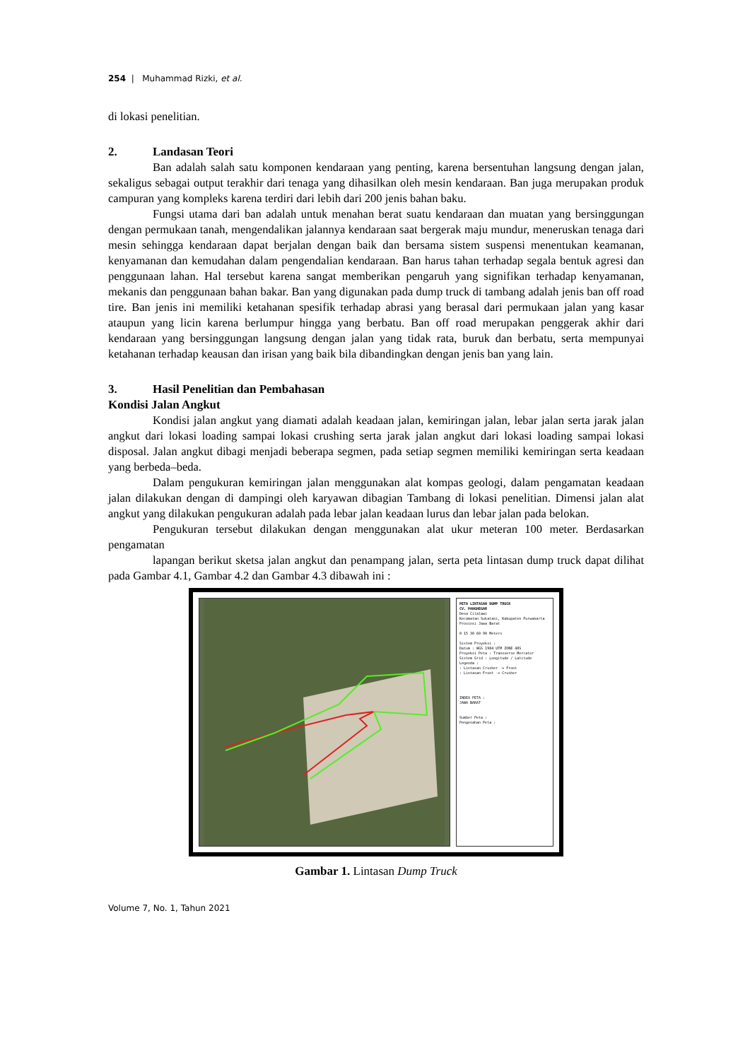254 | Muhammad Rizki, et al.
di lokasi penelitian.
2. Landasan Teori
Ban adalah salah satu komponen kendaraan yang penting, karena bersentuhan langsung dengan jalan, sekaligus sebagai output terakhir dari tenaga yang dihasilkan oleh mesin kendaraan. Ban juga merupakan produk campuran yang kompleks karena terdiri dari lebih dari 200 jenis bahan baku.
Fungsi utama dari ban adalah untuk menahan berat suatu kendaraan dan muatan yang bersinggungan dengan permukaan tanah, mengendalikan jalannya kendaraan saat bergerak maju mundur, meneruskan tenaga dari mesin sehingga kendaraan dapat berjalan dengan baik dan bersama sistem suspensi menentukan keamanan, kenyamanan dan kemudahan dalam pengendalian kendaraan. Ban harus tahan terhadap segala bentuk agresi dan penggunaan lahan. Hal tersebut karena sangat memberikan pengaruh yang signifikan terhadap kenyamanan, mekanis dan penggunaan bahan bakar. Ban yang digunakan pada dump truck di tambang adalah jenis ban off road tire. Ban jenis ini memiliki ketahanan spesifik terhadap abrasi yang berasal dari permukaan jalan yang kasar ataupun yang licin karena berlumpur hingga yang berbatu. Ban off road merupakan penggerak akhir dari kendaraan yang bersinggungan langsung dengan jalan yang tidak rata, buruk dan berbatu, serta mempunyai ketahanan terhadap keausan dan irisan yang baik bila dibandingkan dengan jenis ban yang lain.
3. Hasil Penelitian dan Pembahasan
Kondisi Jalan Angkut
Kondisi jalan angkut yang diamati adalah keadaan jalan, kemiringan jalan, lebar jalan serta jarak jalan angkut dari lokasi loading sampai lokasi crushing serta jarak jalan angkut dari lokasi loading sampai lokasi disposal. Jalan angkut dibagi menjadi beberapa segmen, pada setiap segmen memiliki kemiringan serta keadaan yang berbeda–beda.
Dalam pengukuran kemiringan jalan menggunakan alat kompas geologi, dalam pengamatan keadaan jalan dilakukan dengan di dampingi oleh karyawan dibagian Tambang di lokasi penelitian. Dimensi jalan alat angkut yang dilakukan pengukuran adalah pada lebar jalan keadaan lurus dan lebar jalan pada belokan.
Pengukuran tersebut dilakukan dengan menggunakan alat ukur meteran 100 meter. Berdasarkan pengamatan
lapangan berikut sketsa jalan angkut dan penampang jalan, serta peta lintasan dump truck dapat dilihat pada Gambar 4.1, Gambar 4.2 dan Gambar 4.3 dibawah ini :
PETA LINTASAN DUMP TRUCK
CV. PANGHEGAR
Desa Cilalawi
Kecamatan Sukatani, Kabupaten Purwakarta
Provinsi Jawa Barat
0 15 30 60 90 Meters
Sistem Proyeksi :
Datum : WGS 1984 UTM ZONE 48S
Proyeksi Peta : Transverse Mercator
Sistem Grid : Longitude / Latitude
Legenda :
: Lintasan Crusher -> Front
: Lintasan Front -> Crusher
INDEX PETA :
JAWA BARAT
Sumber Peta :
Pengesahan Peta :
Gambar 1. Lintasan Dump Truck
Volume 7, No. 1, Tahun 2021